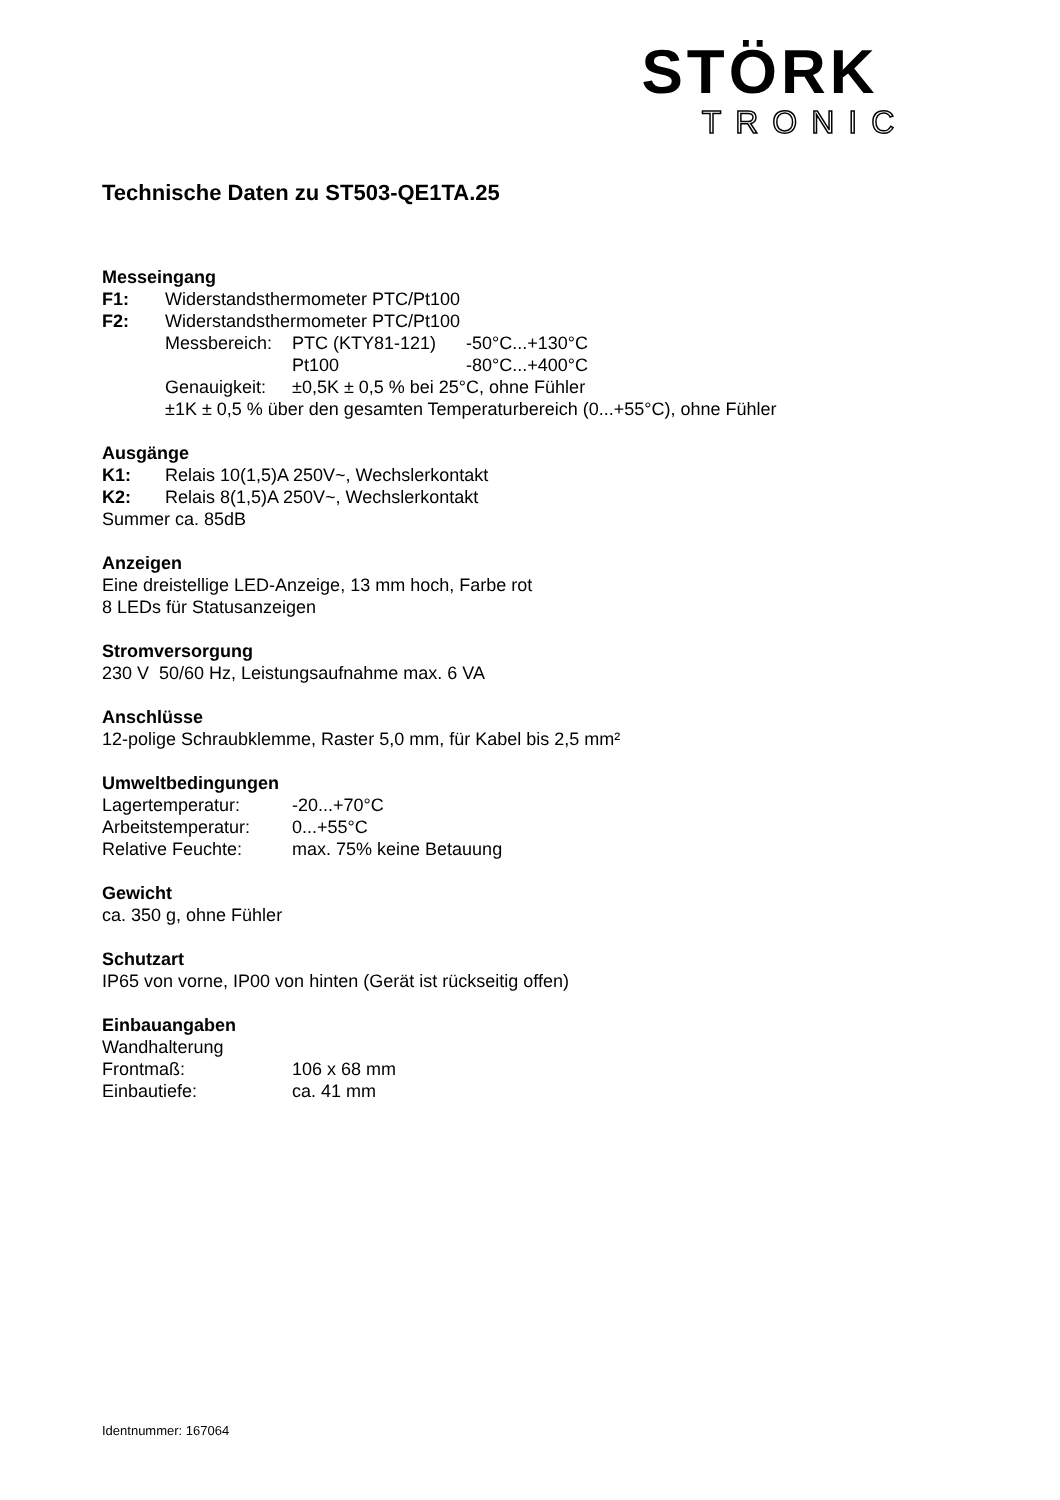STÖRK
TRONIC
Technische Daten zu ST503-QE1TA.25
Messeingang
F1: Widerstandsthermometer PTC/Pt100
F2: Widerstandsthermometer PTC/Pt100
Messbereich: PTC (KTY81-121) -50°C...+130°C
Pt100 -80°C...+400°C
Genauigkeit: ±0,5K ± 0,5 % bei 25°C, ohne Fühler
±1K ± 0,5 % über den gesamten Temperaturbereich (0...+55°C), ohne Fühler
Ausgänge
K1: Relais 10(1,5)A 250V~, Wechslerkontakt
K2: Relais 8(1,5)A 250V~, Wechslerkontakt
Summer ca. 85dB
Anzeigen
Eine dreistellige LED-Anzeige, 13 mm hoch, Farbe rot
8 LEDs für Statusanzeigen
Stromversorgung
230 V 50/60 Hz, Leistungsaufnahme max. 6 VA
Anschlüsse
12-polige Schraubklemme, Raster 5,0 mm, für Kabel bis 2,5 mm²
Umweltbedingungen
Lagertemperatur: -20...+70°C
Arbeitstemperatur: 0...+55°C
Relative Feuchte: max. 75% keine Betauung
Gewicht
ca. 350 g, ohne Fühler
Schutzart
IP65 von vorne, IP00 von hinten (Gerät ist rückseitig offen)
Einbauangaben
Wandhalterung
Frontmaß: 106 x 68 mm
Einbautiefe: ca. 41 mm
Identnummer: 167064